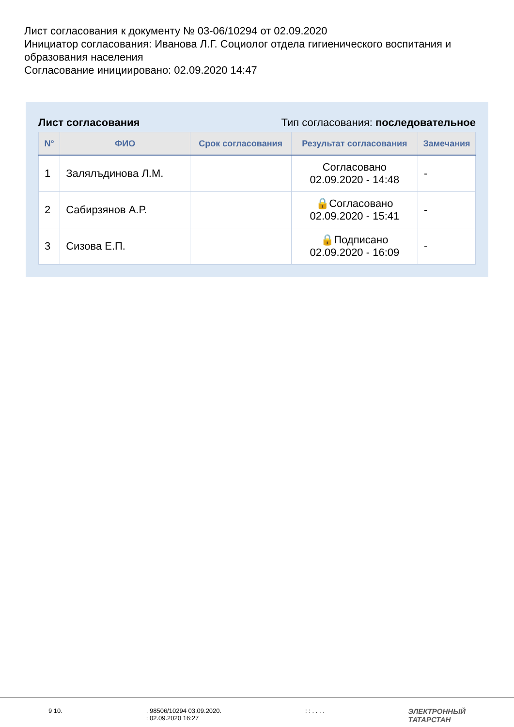Лист согласования к документу № 03-06/10294 от 02.09.2020
Инициатор согласования: Иванова Л.Г. Социолог отдела гигиенического воспитания и образования населения
Согласование инициировано: 02.09.2020 14:47
Лист согласования Тип согласования: последовательное
| N° | ФИО | Срок согласования | Результат согласования | Замечания |
| --- | --- | --- | --- | --- |
| 1 | Залялъдинова Л.М. | | Согласовано 02.09.2020 - 14:48 | - |
| 2 | Сабирзянов А.Р. | | 🔒Согласовано 02.09.2020 - 15:41 | - |
| 3 | Сизова Е.П. | | 🔒Подписано 02.09.2020 - 16:09 | - |
9 10. . 98506/10294 03.09.2020.
: 02.09.2020 16:27
: : . . . .
ЭЛЕКТРОННЫЙ
ТАТАРСТАН